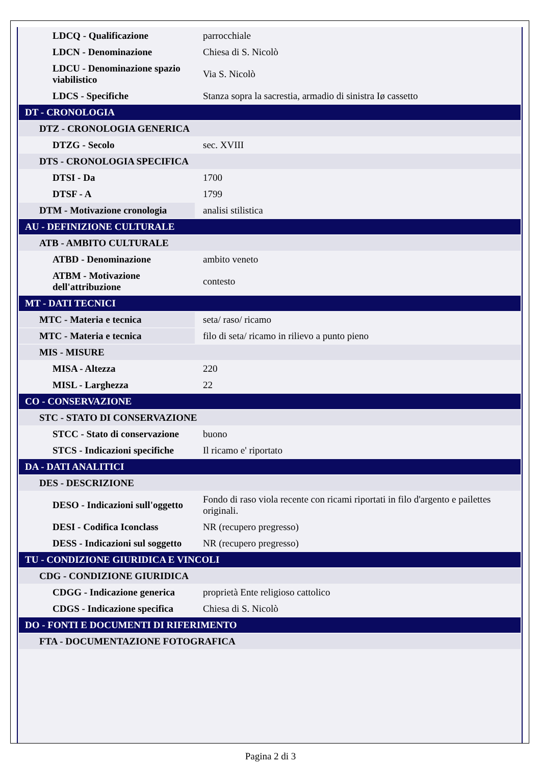| LDCQ - Qualificazione | parrocchiale |
| LDCN - Denominazione | Chiesa di S. Nicolò |
| LDCU - Denominazione spazio viabilistico | Via S. Nicolò |
| LDCS - Specifiche | Stanza sopra la sacrestia, armadio di sinistra Iø cassetto |
| DT - CRONOLOGIA | |
| DTZ - CRONOLOGIA GENERICA | |
| DTZG - Secolo | sec. XVIII |
| DTS - CRONOLOGIA SPECIFICA | |
| DTSI - Da | 1700 |
| DTSF - A | 1799 |
| DTM - Motivazione cronologia | analisi stilistica |
| AU - DEFINIZIONE CULTURALE | |
| ATB - AMBITO CULTURALE | |
| ATBD - Denominazione | ambito veneto |
| ATBM - Motivazione dell'attribuzione | contesto |
| MT - DATI TECNICI | |
| MTC - Materia e tecnica | seta/ raso/ ricamo |
| MTC - Materia e tecnica | filo di seta/ ricamo in rilievo a punto pieno |
| MIS - MISURE | |
| MISA - Altezza | 220 |
| MISL - Larghezza | 22 |
| CO - CONSERVAZIONE | |
| STC - STATO DI CONSERVAZIONE | |
| STCC - Stato di conservazione | buono |
| STCS - Indicazioni specifiche | Il ricamo e' riportato |
| DA - DATI ANALITICI | |
| DES - DESCRIZIONE | |
| DESO - Indicazioni sull'oggetto | Fondo di raso viola recente con ricami riportati in filo d'argento e pailettes originali. |
| DESI - Codifica Iconclass | NR (recupero pregresso) |
| DESS - Indicazioni sul soggetto | NR (recupero pregresso) |
| TU - CONDIZIONE GIURIDICA E VINCOLI | |
| CDG - CONDIZIONE GIURIDICA | |
| CDGG - Indicazione generica | proprietà Ente religioso cattolico |
| CDGS - Indicazione specifica | Chiesa di S. Nicolò |
| DO - FONTI E DOCUMENTI DI RIFERIMENTO | |
| FTA - DOCUMENTAZIONE FOTOGRAFICA | |
Pagina 2 di 3